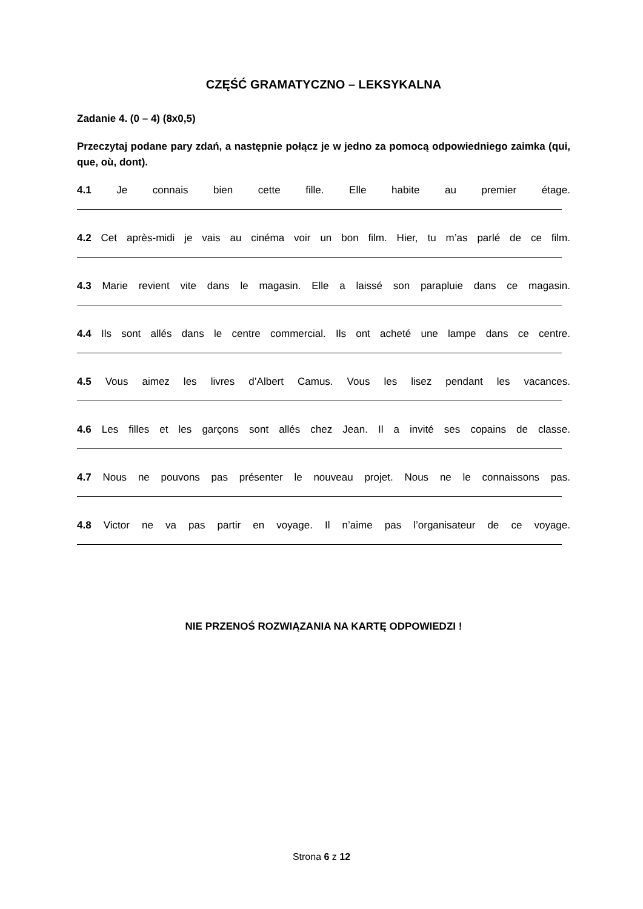CZĘŚĆ GRAMATYCZNO – LEKSYKALNA
Zadanie 4. (0 – 4) (8x0,5)
Przeczytaj podane pary zdań, a następnie połącz je w jedno za pomocą odpowiedniego zaimka (qui, que, où, dont).
4.1 Je connais bien cette fille. Elle habite au premier étage.
4.2 Cet après-midi je vais au cinéma voir un bon film. Hier, tu m’as parlé de ce film.
4.3 Marie revient vite dans le magasin. Elle a laissé son parapluie dans ce magasin.
4.4 Ils sont allés dans le centre commercial. Ils ont acheté une lampe dans ce centre.
4.5 Vous aimez les livres d’Albert Camus. Vous les lisez pendant les vacances.
4.6 Les filles et les garçons sont allés chez Jean. Il a invité ses copains de classe.
4.7 Nous ne pouvons pas présenter le nouveau projet. Nous ne le connaissons pas.
4.8 Victor ne va pas partir en voyage. Il n’aime pas l’organisateur de ce voyage.
NIE PRZENOŚ ROZWIĄZANIA NA KARTĘ ODPOWIEDZI !
Strona 6 z 12